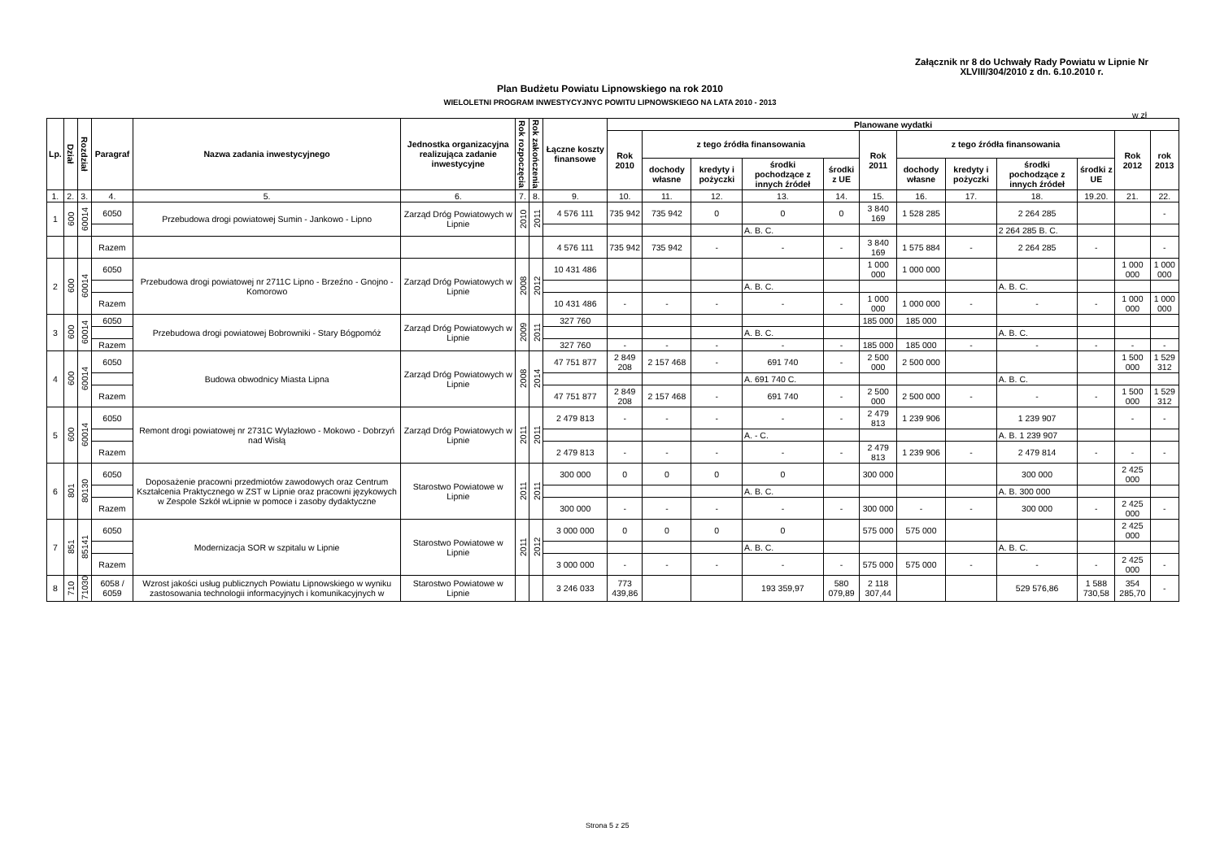Załącznik nr 8 do Uchwały Rady Powiatu w Lipnie Nr
XLVIII/304/2010 z dn. 6.10.2010 r.
Plan Budżetu Powiatu Lipnowskiego na rok 2010
WIELOLETNI PROGRAM INWESTYCYJNYC POWITU LIPNOWSKIEGO NA LATA 2010 - 2013
w zł
| Lp. | Dział | Rozdział | Paragraf | Nazwa zadania inwestycyjnego | Jednostka organizacyjna realizująca zadanie inwestycyjne | Rok rozpoczęcia | Rok zakończenia | Łączne koszty finansowe | Planowane wydatki | | | | | | | | | | | |
| --- | --- | --- | --- | --- | --- | --- | --- | --- | --- | --- | --- | --- | --- | --- | --- | --- | --- | --- | --- | --- |
| | | | | | | | | | Rok 2010 | z tego źródła finansowania | | | | Rok 2011 | z tego źródła finansowania | | | | Rok 2012 | rok 2013 |
| | | | | | | | | | | dochody własne | kredyty i pożyczki | środki pochodzące z innych źródeł | środki z UE | | dochody własne | kredyty i pożyczki | środki pochodzące z innych źródeł | środki z UE | | |
| 1. | 2. | 3. | 4. | 5. | 6. | 7. | 8. | 9. | 10. | 11. | 12. | 13. | 14. | 15. | 16. | 17. | 18. | 19.20. | 21. | 22. |
| 1 | 600 | 60014 | 6050 | Przebudowa drogi powiatowej Sumin - Jankowo - Lipno | Zarząd Dróg Powiatowych w Lipnie | 2010 | 2011 | 4 576 111 | 735 942 | 735 942 | 0 | 0 | 0 | 3 840 169 | 1 528 285 | | 2 264 285 | | | - |
| | | | | | | | | | | | | A. B. C. | | | | | 2 264 285 B. C. | | | |
| | | | Razem | | | | | 4 576 111 | 735 942 | 735 942 | - | - | - | 3 840 169 | 1 575 884 | - | 2 264 285 | - | | - |
| 2 | 600 | 60014 | 6050 | Przebudowa drogi powiatowej nr 2711C Lipno - Brzeźno - Gnojno - Komorowo | Zarząd Dróg Powiatowych w Lipnie | 2008 | 2012 | 10 431 486 | | | | | | 1 000 000 | 1 000 000 | | | | 1 000 000 | 1 000 000 |
| | | | | | | | | | | | | A. B. C. | | | | | A. B. C. | | | |
| | | | Razem | | | | | 10 431 486 | - | - | - | - | - | 1 000 000 | 1 000 000 | - | - | - | 1 000 000 | 1 000 000 |
| 3 | 600 | 60014 | 6050 | Przebudowa drogi powiatowej Bobrowniki - Stary Bógpomóż | Zarząd Dróg Powiatowych w Lipnie | 2009 | 2011 | 327 760 | | | | | | 185 000 | 185 000 | | | | | |
| | | | | | | | | | | | | A. B. C. | | | | | A. B. C. | | | |
| | | | Razem | | | | | 327 760 | - | - | - | - | - | 185 000 | 185 000 | - | - | - | - | - |
| 4 | 600 | 60014 | 6050 | Budowa obwodnicy Miasta Lipna | Zarząd Dróg Powiatowych w Lipnie | 2008 | 2014 | 47 751 877 | 2 849 208 | 2 157 468 | - | 691 740 | - | 2 500 000 | 2 500 000 | | | | 1 500 000 | 1 529 312 |
| | | | | | | | | | | | | A. 691 740 C. | | | | | A. B. C. | | | |
| | | | Razem | | | | | 47 751 877 | 2 849 208 | 2 157 468 | - | 691 740 | - | 2 500 000 | 2 500 000 | - | - | - | 1 500 000 | 1 529 312 |
| 5 | 600 | 60014 | 6050 | Remont drogi powiatowej nr 2731C Wylazłowo - Mokowo - Dobrzyń nad Wisłą | Zarząd Dróg Powiatowych w Lipnie | 2011 | 2011 | 2 479 813 | - | - | - | - | - | 2 479 813 | 1 239 906 | | 1 239 907 | | - | - |
| | | | | | | | | | | | | A. - C. | | | | | A. B. 1 239 907 | | | |
| | | | Razem | | | | | 2 479 813 | - | - | - | - | - | 2 479 813 | 1 239 906 | - | 2 479 814 | - | - | - |
| 6 | 801 | 80130 | 6050 | Doposażenie pracowni przedmiotów zawodowych oraz Centrum Kształcenia Praktycznego w ZST w Lipnie oraz pracowni językowych w Zespole Szkół wLipnie w pomoce i zasoby dydaktyczne | Starostwo Powiatowe w Lipnie | 2011 | 2011 | 300 000 | 0 | 0 | 0 | 0 | | 300 000 | | | 300 000 | | 2 425 000 | |
| | | | | | | | | | | | | A. B. C. | | | | | A. B. 300 000 | | | |
| | | | Razem | | | | | 300 000 | - | - | - | - | - | 300 000 | - | - | 300 000 | - | 2 425 000 | - |
| 7 | 851 | 85141 | 6050 | Modernizacja SOR w szpitalu w Lipnie | Starostwo Powiatowe w Lipnie | 2011 | 2012 | 3 000 000 | 0 | 0 | 0 | 0 | | 575 000 | 575 000 | | | | 2 425 000 | |
| | | | | | | | | | | | | A. B. C. | | | | | A. B. C. | | | |
| | | | Razem | | | | | 3 000 000 | - | - | - | - | - | 575 000 | 575 000 | - | - | - | 2 425 000 | - |
| 8 | 710 | 71030 | 6058 / 6059 | Wzrost jakości usług publicznych Powiatu Lipnowskiego w wyniku zastosowania technologii informacyjnych i komunikacyjnych w | Starostwo Powiatowe w Lipnie | | | 3 246 033 | 773 439,86 | | | 193 359,97 | 580 079,89 | 2 118 307,44 | | | 529 576,86 | 1 588 730,58 | 354 285,70 | - |
Strona 5 z 25